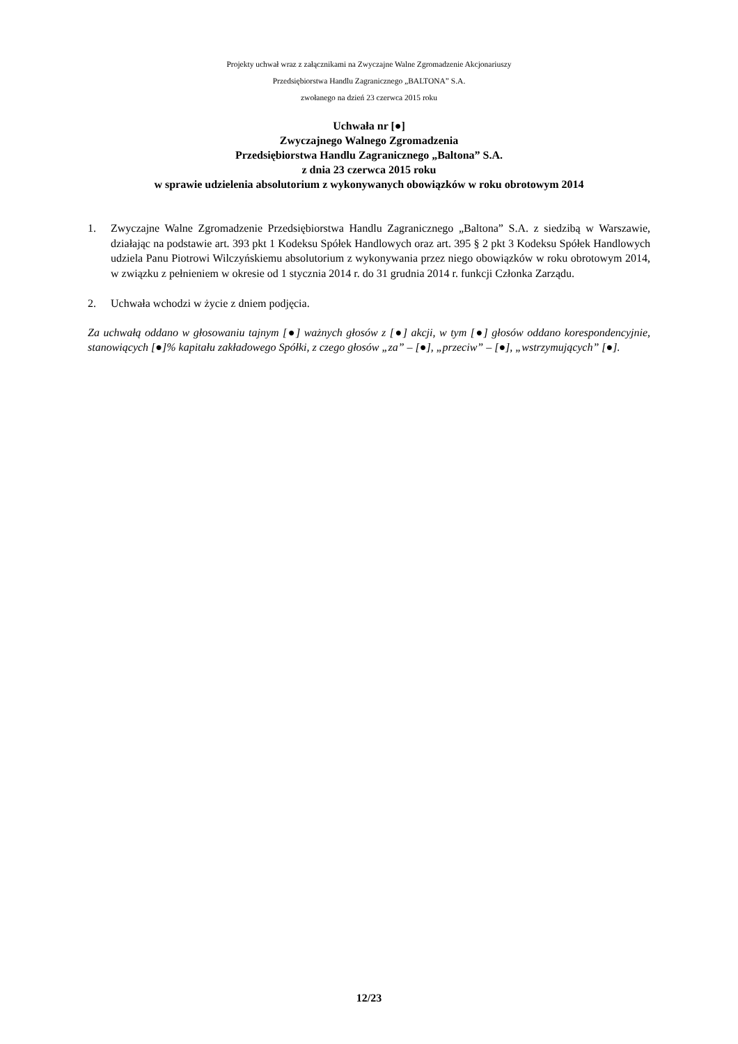Projekty uchwał wraz z załącznikami na Zwyczajne Walne Zgromadzenie Akcjonariuszy
Przedsiębiorstwa Handlu Zagranicznego „BALTONA” S.A.
zwołanego na dzień 23 czerwca 2015 roku
Uchwała nr [●]
Zwyczajnego Walnego Zgromadzenia
Przedsiębiorstwa Handlu Zagranicznego „Baltona” S.A.
z dnia 23 czerwca 2015 roku
w sprawie udzielenia absolutorium z wykonywanych obowiązków w roku obrotowym 2014
1. Zwyczajne Walne Zgromadzenie Przedsiębiorstwa Handlu Zagranicznego „Baltona” S.A. z siedzibą w Warszawie, działając na podstawie art. 393 pkt 1 Kodeksu Spółek Handlowych oraz art. 395 § 2 pkt 3 Kodeksu Spółek Handlowych udziela Panu Piotrowi Wilczyńskiemu absolutorium z wykonywania przez niego obowiązków w roku obrotowym 2014, w związku z pełnieniem w okresie od 1 stycznia 2014 r. do 31 grudnia 2014 r. funkcji Członka Zarządu.
2. Uchwała wchodzi w życie z dniem podjęcia.
Za uchwałą oddano w głosowaniu tajnym [●] ważnych głosów z [●] akcji, w tym [●] głosów oddano korespondencyjnie, stanowiących [●]% kapitału zakładowego Spółki, z czego głosów „za” – [●], „przeciw” – [●], „wstrzymujących” [●].
12/23